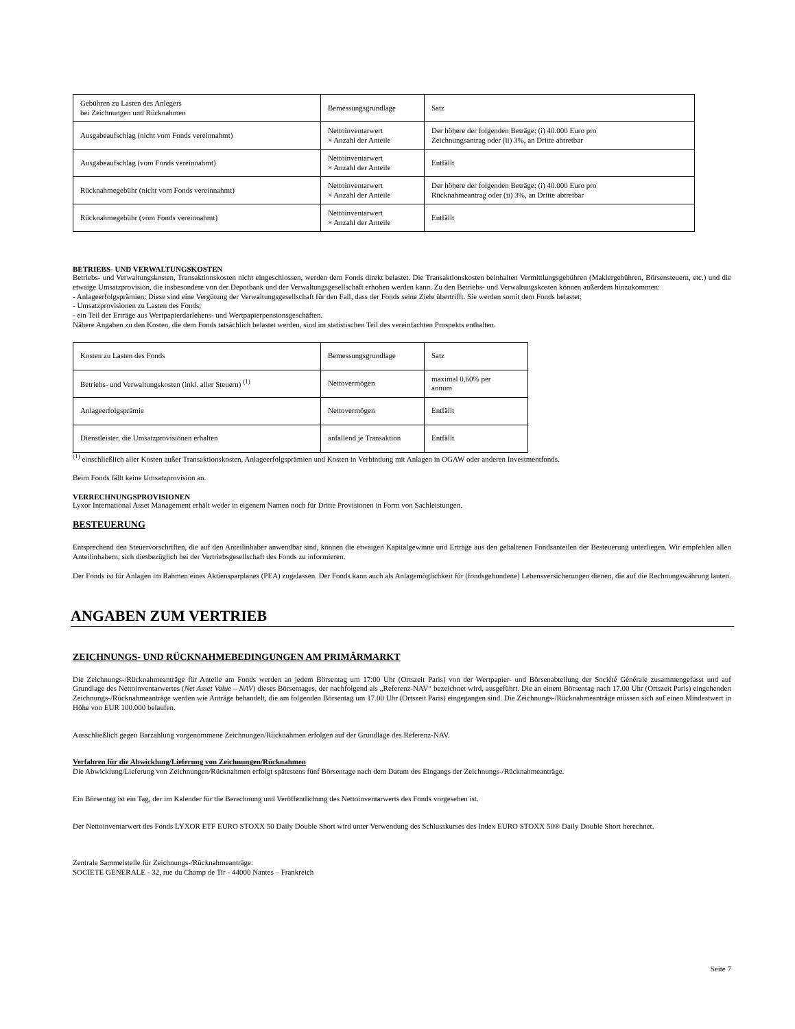| Gebühren zu Lasten des Anlegers bei Zeichnungen und Rücknahmen | Bemessungsgrundlage | Satz |
| Ausgabeaufschlag (nicht vom Fonds vereinnahmt) | Nettoinventarwert × Anzahl der Anteile | Der höhere der folgenden Beträge: (i) 40.000 Euro pro Zeichnungsantrag oder (ii) 3%, an Dritte abtretbar |
| Ausgabeaufschlag (vom Fonds vereinnahmt) | Nettoinventarwert × Anzahl der Anteile | Entfällt |
| Rücknahmegebühr (nicht vom Fonds vereinnahmt) | Nettoinventarwert × Anzahl der Anteile | Der höhere der folgenden Beträge: (i) 40.000 Euro pro Rücknahmeantrag oder (ii) 3%, an Dritte abtretbar |
| Rücknahmegebühr (vom Fonds vereinnahmt) | Nettoinventarwert × Anzahl der Anteile | Entfällt |
BETRIEBS- UND VERWALTUNGSKOSTEN
Betriebs- und Verwaltungskosten, Transaktionskosten nicht eingeschlossen, werden dem Fonds direkt belastet. Die Transaktionskosten beinhalten Vermittlungsgebühren (Maklergebühren, Börsensteuern, etc.) und die etwaige Umsatzprovision, die insbesondere von der Depotbank und der Verwaltungsgesellschaft erhoben werden kann. Zu den Betriebs- und Verwaltungskosten können außerdem hinzukommen:
- Anlageerfolgsprämien: Diese sind eine Vergütung der Verwaltungsgesellschaft für den Fall, dass der Fonds seine Ziele übertrifft. Sie werden somit dem Fonds belastet;
- Umsatzprovisionen zu Lasten des Fonds;
- ein Teil der Erträge aus Wertpapierdarlehens- und Wertpapierpensionsgeschäften.
Nähere Angaben zu den Kosten, die dem Fonds tatsächlich belastet werden, sind im statistischen Teil des vereinfachten Prospekts enthalten.
| Kosten zu Lasten des Fonds | Bemessungsgrundlage | Satz |
| Betriebs- und Verwaltungskosten (inkl. aller Steuern) <sup>(1)</sup> | Nettovermögen | maximal 0,60% per annum |
| Anlageerfolgsprämie | Nettovermögen | Entfällt |
| Dienstleister, die Umsatzprovisionen erhalten | anfallend je Transaktion | Entfällt |
<sup>(1)</sup> einschließlich aller Kosten außer Transaktionskosten, Anlageerfolgsprämien und Kosten in Verbindung mit Anlagen in OGAW oder anderen Investmentfonds.
Beim Fonds fällt keine Umsatzprovision an.
VERRECHNUNGSPROVISIONEN
Lyxor International Asset Management erhält weder in eigenem Namen noch für Dritte Provisionen in Form von Sachleistungen.
BESTEUERUNG
Entsprechend den Steuervorschriften, die auf den Anteilinhaber anwendbar sind, können die etwaigen Kapitalgewinne und Erträge aus den gehaltenen Fondsanteilen der Besteuerung unterliegen. Wir empfehlen allen Anteilinhabern, sich diesbezüglich bei der Vertriebsgesellschaft des Fonds zu informieren.
Der Fonds ist für Anlagen im Rahmen eines Aktiensparplanes (PEA) zugelassen. Der Fonds kann auch als Anlagemöglichkeit für (fondsgebundene) Lebensversicherungen dienen, die auf die Rechnungswährung lauten.
ANGABEN ZUM VERTRIEB
ZEICHNUNGS- UND RÜCKNAHMEBEDINGUNGEN AM PRIMÄRMARKT
Die Zeichnungs-/Rücknahmeanträge für Anteile am Fonds werden an jedem Börsentag um 17:00 Uhr (Ortszeit Paris) von der Wertpapier- und Börsenabteilung der Société Générale zusammengefasst und auf Grundlage des Nettoinventarwertes (Net Asset Value – NAV) dieses Börsentages, der nachfolgend als „Referenz-NAV“ bezeichnet wird, ausgeführt. Die an einem Börsentag nach 17.00 Uhr (Ortszeit Paris) eingehenden Zeichnungs-/Rücknahmeanträge werden wie Anträge behandelt, die am folgenden Börsentag um 17.00 Uhr (Ortszeit Paris) eingegangen sind. Die Zeichnungs-/Rücknahmeanträge müssen sich auf einen Mindestwert in Höhe von EUR 100.000 belaufen.
Ausschließlich gegen Barzahlung vorgenommene Zeichnungen/Rücknahmen erfolgen auf der Grundlage des Referenz-NAV.
Verfahren für die Abwicklung/Lieferung von Zeichnungen/Rücknahmen
Die Abwicklung/Lieferung von Zeichnungen/Rücknahmen erfolgt spätestens fünf Börsentage nach dem Datum des Eingangs der Zeichnungs-/Rücknahmeanträge.
Ein Börsentag ist ein Tag, der im Kalender für die Berechnung und Veröffentlichung des Nettoinventarwerts des Fonds vorgesehen ist.
Der Nettoinventarwert des Fonds LYXOR ETF EURO STOXX 50 Daily Double Short wird unter Verwendung des Schlusskurses des Index EURO STOXX 50® Daily Double Short berechnet.
Zentrale Sammelstelle für Zeichnungs-/Rücknahmeanträge:
SOCIETE GENERALE - 32, rue du Champ de Tir - 44000 Nantes – Frankreich
Seite 7